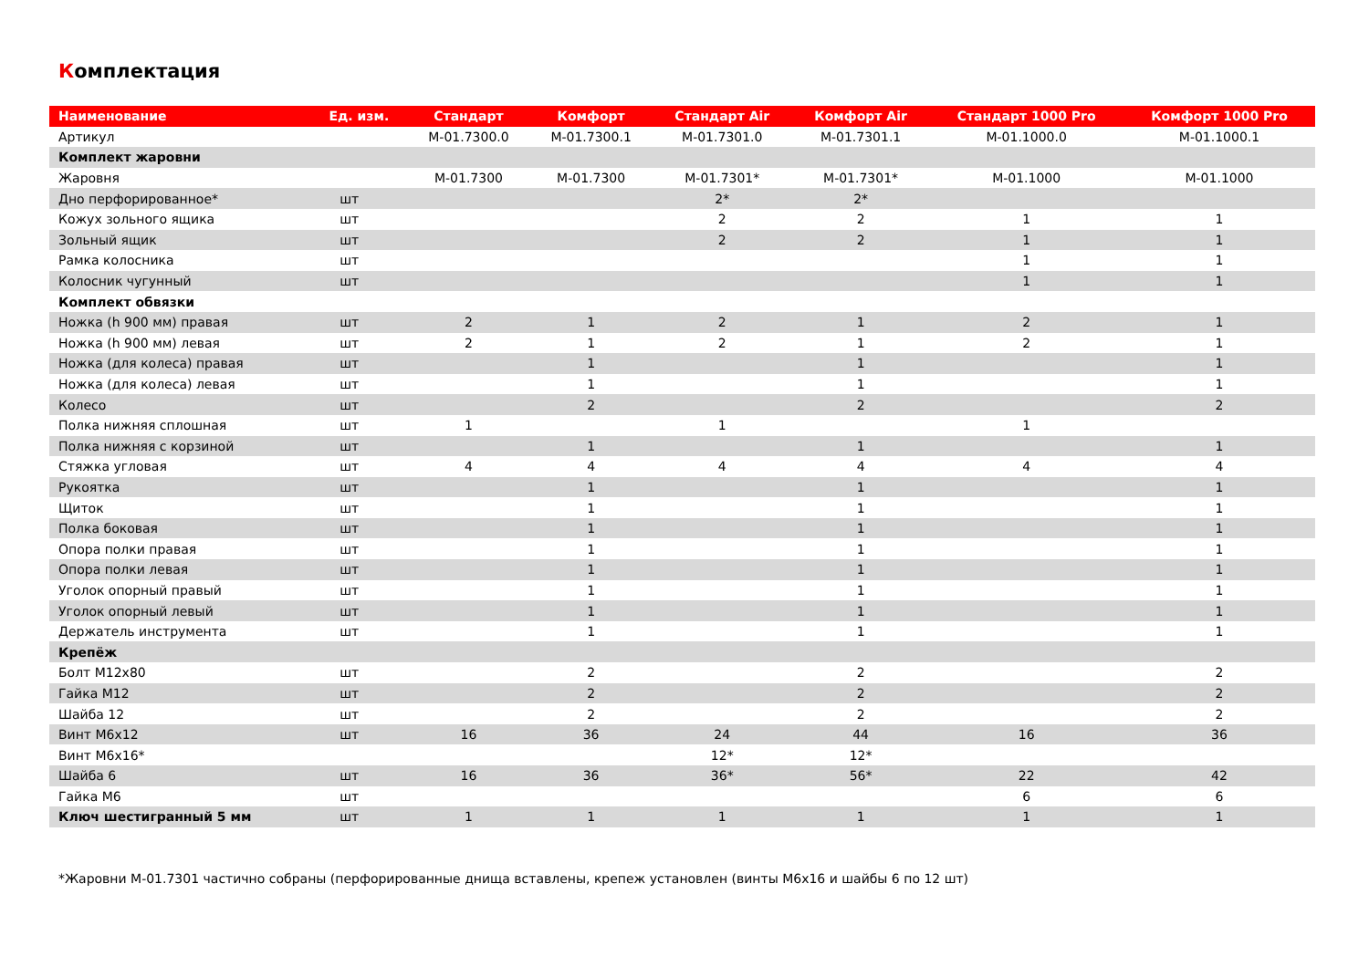Комплектация
| Наименование | Ед. изм. | Стандарт | Комфорт | Стандарт Air | Комфорт Air | Стандарт 1000 Pro | Комфорт 1000 Pro |
| --- | --- | --- | --- | --- | --- | --- | --- |
| Артикул | | M-01.7300.0 | M-01.7300.1 | M-01.7301.0 | M-01.7301.1 | M-01.1000.0 | M-01.1000.1 |
| Комплект жаровни | | | | | | | |
| Жаровня | | M-01.7300 | M-01.7300 | M-01.7301* | M-01.7301* | M-01.1000 | M-01.1000 |
| Дно перфорированное* | шт | | | 2* | 2* | | |
| Кожух зольного ящика | шт | | | 2 | 2 | 1 | 1 |
| Зольный ящик | шт | | | 2 | 2 | 1 | 1 |
| Рамка колосника | шт | | | | | 1 | 1 |
| Колосник чугунный | шт | | | | | 1 | 1 |
| Комплект обвязки | | | | | | | |
| Ножка (h 900 мм) правая | шт | 2 | 1 | 2 | 1 | 2 | 1 |
| Ножка (h 900 мм) левая | шт | 2 | 1 | 2 | 1 | 2 | 1 |
| Ножка (для колеса) правая | шт | | 1 | | 1 | | 1 |
| Ножка (для колеса) левая | шт | | 1 | | 1 | | 1 |
| Колесо | шт | | 2 | | 2 | | 2 |
| Полка нижняя сплошная | шт | 1 | | 1 | | 1 | |
| Полка нижняя с корзиной | шт | | 1 | | 1 | | 1 |
| Стяжка угловая | шт | 4 | 4 | 4 | 4 | 4 | 4 |
| Рукоятка | шт | | 1 | | 1 | | 1 |
| Щиток | шт | | 1 | | 1 | | 1 |
| Полка боковая | шт | | 1 | | 1 | | 1 |
| Опора полки правая | шт | | 1 | | 1 | | 1 |
| Опора полки левая | шт | | 1 | | 1 | | 1 |
| Уголок опорный правый | шт | | 1 | | 1 | | 1 |
| Уголок опорный левый | шт | | 1 | | 1 | | 1 |
| Держатель инструмента | шт | | 1 | | 1 | | 1 |
| Крепёж | | | | | | | |
| Болт М12х80 | шт | | 2 | | 2 | | 2 |
| Гайка М12 | шт | | 2 | | 2 | | 2 |
| Шайба 12 | шт | | 2 | | 2 | | 2 |
| Винт М6х12 | шт | 16 | 36 | 24 | 44 | 16 | 36 |
| Винт М6х16* | | | | 12* | 12* | | |
| Шайба 6 | шт | 16 | 36 | 36* | 56* | 22 | 42 |
| Гайка М6 | шт | | | | | 6 | 6 |
| Ключ шестигранный 5 мм | шт | 1 | 1 | 1 | 1 | 1 | 1 |
*Жаровни М-01.7301 частично собраны (перфорированные днища вставлены, крепеж установлен (винты М6х16 и шайбы 6 по 12 шт)